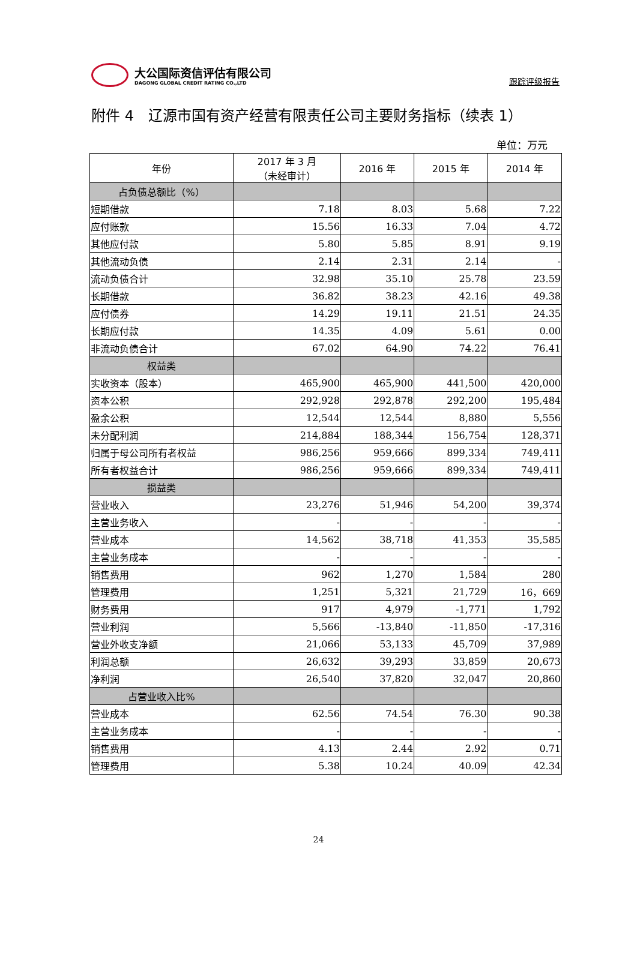大公国际资信评估有限公司
DAGONG GLOBAL CREDIT RATING CO.,LTD
跟踪评级报告
附件 4　辽源市国有资产经营有限责任公司主要财务指标（续表 1）
单位：万元
| 年份 | 2017 年 3 月 （未经审计） | 2016 年 | 2015 年 | 2014 年 |
| --- | --- | --- | --- | --- |
| 占负债总额比（%） | | | | |
| 短期借款 | 7.18 | 8.03 | 5.68 | 7.22 |
| 应付账款 | 15.56 | 16.33 | 7.04 | 4.72 |
| 其他应付款 | 5.80 | 5.85 | 8.91 | 9.19 |
| 其他流动负债 | 2.14 | 2.31 | 2.14 | - |
| 流动负债合计 | 32.98 | 35.10 | 25.78 | 23.59 |
| 长期借款 | 36.82 | 38.23 | 42.16 | 49.38 |
| 应付债券 | 14.29 | 19.11 | 21.51 | 24.35 |
| 长期应付款 | 14.35 | 4.09 | 5.61 | 0.00 |
| 非流动负债合计 | 67.02 | 64.90 | 74.22 | 76.41 |
| 权益类 | | | | |
| 实收资本（股本） | 465,900 | 465,900 | 441,500 | 420,000 |
| 资本公积 | 292,928 | 292,878 | 292,200 | 195,484 |
| 盈余公积 | 12,544 | 12,544 | 8,880 | 5,556 |
| 未分配利润 | 214,884 | 188,344 | 156,754 | 128,371 |
| 归属于母公司所有者权益 | 986,256 | 959,666 | 899,334 | 749,411 |
| 所有者权益合计 | 986,256 | 959,666 | 899,334 | 749,411 |
| 损益类 | | | | |
| 营业收入 | 23,276 | 51,946 | 54,200 | 39,374 |
| 主营业务收入 | - | - | - | - |
| 营业成本 | 14,562 | 38,718 | 41,353 | 35,585 |
| 主营业务成本 | - | - | - | - |
| 销售费用 | 962 | 1,270 | 1,584 | 280 |
| 管理费用 | 1,251 | 5,321 | 21,729 | 16，669 |
| 财务费用 | 917 | 4,979 | -1,771 | 1,792 |
| 营业利润 | 5,566 | -13,840 | -11,850 | -17,316 |
| 营业外收支净额 | 21,066 | 53,133 | 45,709 | 37,989 |
| 利润总额 | 26,632 | 39,293 | 33,859 | 20,673 |
| 净利润 | 26,540 | 37,820 | 32,047 | 20,860 |
| 占营业收入比% | | | | |
| 营业成本 | 62.56 | 74.54 | 76.30 | 90.38 |
| 主营业务成本 | - | - | - | - |
| 销售费用 | 4.13 | 2.44 | 2.92 | 0.71 |
| 管理费用 | 5.38 | 10.24 | 40.09 | 42.34 |
24